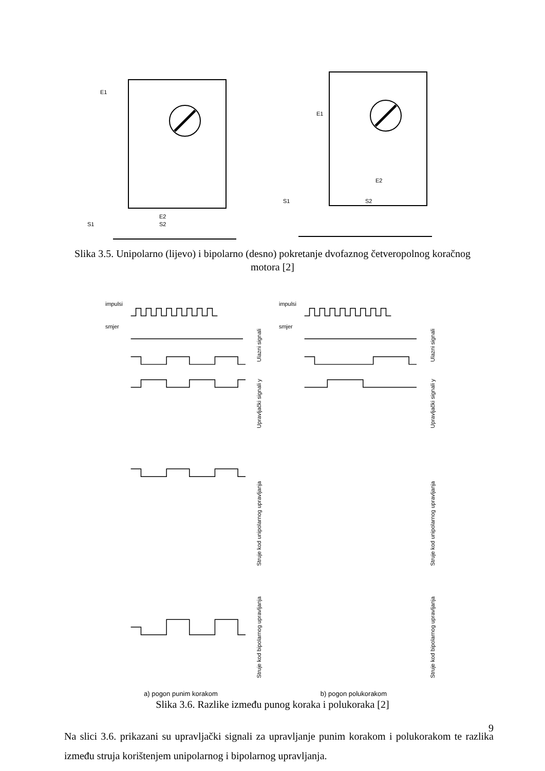E1
E2
S1
S2
E1
E2
S1
S2
Slika 3.5. Unipolarno (lijevo) i bipolarno (desno) pokretanje dvofaznog četveropolnog koračnog motora [2]
impulsi
smjer
Ulazni signali
Upravljački signali y
Struje kod unipolarnog upravljanja
Struje kod bipolarnog upravljanja
impulsi
smjer
Ulazni signali
Upravljački signali y
Struje kod unipolarnog upravljanja
Struje kod bipolarnog upravljanja
a) pogon punim korakom b) pogon polukorakom
Slika 3.6. Razlike između punog koraka i polukoraka [2]
Na slici 3.6. prikazani su upravljački signali za upravljanje punim korakom i polukorakom te razlika između struja korištenjem unipolarnog i bipolarnog upravljanja.
9